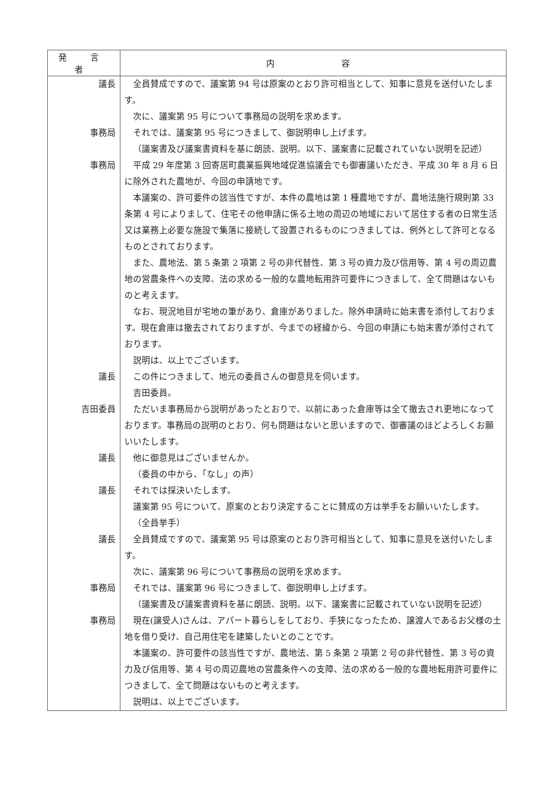| 発 言 者 | 内 容 |
| --- | --- |
| 議長 | 全員賛成ですので、議案第 94 号は原案のとおり許可相当として、知事に意見を送付いたします。 次に、議案第 95 号について事務局の説明を求めます。 |
| 事務局 | それでは、議案第 95 号につきまして、御説明申し上げます。 （議案書及び議案書資料を基に朗読、説明。以下、議案書に記載されていない説明を記述） |
| 事務局 | 平成 29 年度第 3 回寄居町農業振興地域促進協議会でも御審議いただき、平成 30 年 8 月 6 日に除外された農地が、今回の申請地です。 本議案の、許可要件の該当性ですが、本件の農地は第 1 種農地ですが、農地法施行規則第 33 条第 4 号によりまして、住宅その他申請に係る土地の周辺の地域において居住する者の日常生活又は業務上必要な施設で集落に接続して設置されるものにつきましては、例外として許可となるものとされております。 また、農地法、第 5 条第 2 項第 2 号の非代替性、第 3 号の資力及び信用等、第 4 号の周辺農地の営農条件への支障、法の求める一般的な農地転用許可要件につきまして、全て問題はないものと考えます。 なお、現況地目が宅地の筆があり、倉庫がありました。除外申請時に始末書を添付しております。現在倉庫は撤去されておりますが、今までの経緯から、今回の申請にも始末書が添付されております。 説明は、以上でございます。 |
| 議長 | この件につきまして、地元の委員さんの御意見を伺います。 吉田委員。 |
| 吉田委員 | ただいま事務局から説明があったとおりで、以前にあった倉庫等は全て撤去され更地になっております。事務局の説明のとおり、何も問題はないと思いますので、御審議のほどよろしくお願いいたします。 |
| 議長 | 他に御意見はございませんか。 （委員の中から、「なし」の声） |
| 議長 | それでは採決いたします。 議案第 95 号について、原案のとおり決定することに賛成の方は挙手をお願いいたします。 （全員挙手） |
| 議長 | 全員賛成ですので、議案第 95 号は原案のとおり許可相当として、知事に意見を送付いたします。 次に、議案第 96 号について事務局の説明を求めます。 |
| 事務局 | それでは、議案第 96 号につきまして、御説明申し上げます。 （議案書及び議案書資料を基に朗読、説明。以下、議案書に記載されていない説明を記述） |
| 事務局 | 現在(譲受人)さんは、アパート暮らしをしており、手狭になったため、譲渡人であるお父様の土地を借り受け、自己用住宅を建築したいとのことです。 本議案の、許可要件の該当性ですが、農地法、第 5 条第 2 項第 2 号の非代替性、第 3 号の資力及び信用等、第 4 号の周辺農地の営農条件への支障、法の求める一般的な農地転用許可要件につきまして、全て問題はないものと考えます。 説明は、以上でございます。 |